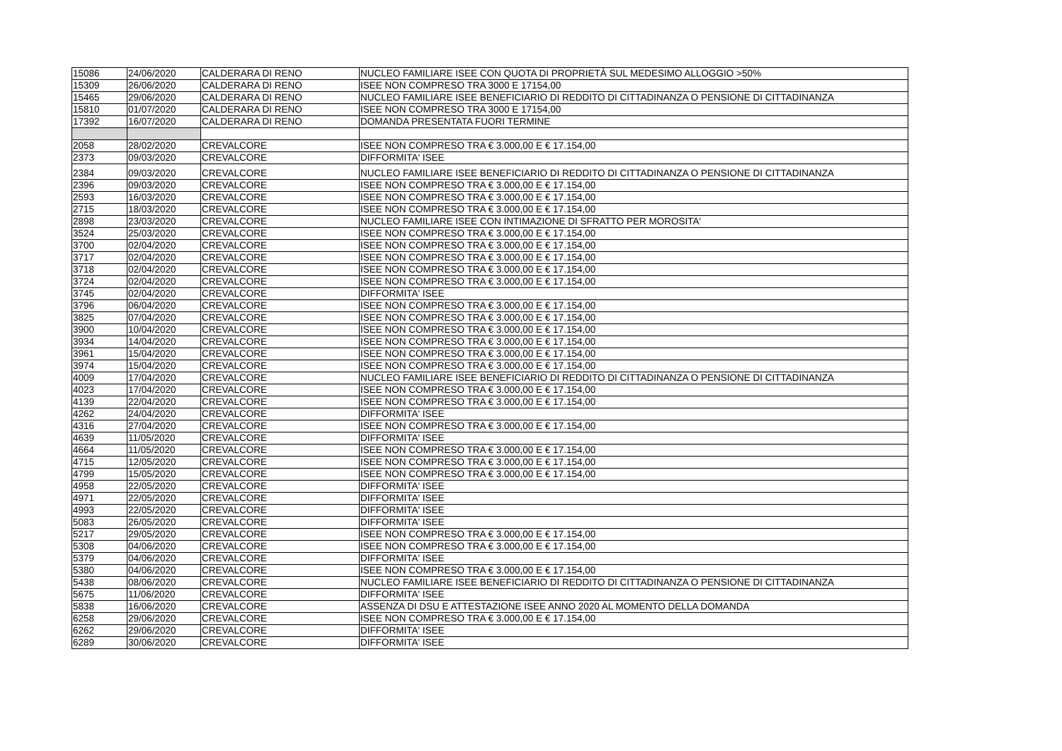| 15086 | 24/06/2020 | CALDERARA DI RENO | NUCLEO FAMILIARE ISEE CON QUOTA DI PROPRIETÀ SUL MEDESIMO ALLOGGIO >50% |
| 15309 | 26/06/2020 | CALDERARA DI RENO | ISEE NON COMPRESO TRA 3000 E 17154,00 |
| 15465 | 29/06/2020 | CALDERARA DI RENO | NUCLEO FAMILIARE ISEE BENEFICIARIO DI REDDITO DI CITTADINANZA O PENSIONE DI CITTADINANZA |
| 15810 | 01/07/2020 | CALDERARA DI RENO | ISEE NON COMPRESO TRA 3000 E 17154,00 |
| 17392 | 16/07/2020 | CALDERARA DI RENO | DOMANDA PRESENTATA FUORI TERMINE |
| 2058 | 28/02/2020 | CREVALCORE | ISEE NON COMPRESO TRA € 3.000,00 E € 17.154,00 |
| 2373 | 09/03/2020 | CREVALCORE | DIFFORMITA' ISEE |
| 2384 | 09/03/2020 | CREVALCORE | NUCLEO FAMILIARE ISEE BENEFICIARIO DI REDDITO DI CITTADINANZA O PENSIONE DI CITTADINANZA |
| 2396 | 09/03/2020 | CREVALCORE | ISEE NON COMPRESO TRA € 3.000,00 E € 17.154,00 |
| 2593 | 16/03/2020 | CREVALCORE | ISEE NON COMPRESO TRA € 3.000,00 E € 17.154,00 |
| 2715 | 18/03/2020 | CREVALCORE | ISEE NON COMPRESO TRA € 3.000,00 E € 17.154,00 |
| 2898 | 23/03/2020 | CREVALCORE | NUCLEO FAMILIARE ISEE CON INTIMAZIONE DI SFRATTO PER MOROSITA' |
| 3524 | 25/03/2020 | CREVALCORE | ISEE NON COMPRESO TRA € 3.000,00 E € 17.154,00 |
| 3700 | 02/04/2020 | CREVALCORE | ISEE NON COMPRESO TRA € 3.000,00 E € 17.154,00 |
| 3717 | 02/04/2020 | CREVALCORE | ISEE NON COMPRESO TRA € 3.000,00 E € 17.154,00 |
| 3718 | 02/04/2020 | CREVALCORE | ISEE NON COMPRESO TRA € 3.000,00 E € 17.154,00 |
| 3724 | 02/04/2020 | CREVALCORE | ISEE NON COMPRESO TRA € 3.000,00 E € 17.154,00 |
| 3745 | 02/04/2020 | CREVALCORE | DIFFORMITA' ISEE |
| 3796 | 06/04/2020 | CREVALCORE | ISEE NON COMPRESO TRA € 3.000,00 E € 17.154,00 |
| 3825 | 07/04/2020 | CREVALCORE | ISEE NON COMPRESO TRA € 3.000,00 E € 17.154,00 |
| 3900 | 10/04/2020 | CREVALCORE | ISEE NON COMPRESO TRA € 3.000,00 E € 17.154,00 |
| 3934 | 14/04/2020 | CREVALCORE | ISEE NON COMPRESO TRA € 3.000,00 E € 17.154,00 |
| 3961 | 15/04/2020 | CREVALCORE | ISEE NON COMPRESO TRA € 3.000,00 E € 17.154,00 |
| 3974 | 15/04/2020 | CREVALCORE | ISEE NON COMPRESO TRA € 3.000,00 E € 17.154,00 |
| 4009 | 17/04/2020 | CREVALCORE | NUCLEO FAMILIARE ISEE BENEFICIARIO DI REDDITO DI CITTADINANZA O PENSIONE DI CITTADINANZA |
| 4023 | 17/04/2020 | CREVALCORE | ISEE NON COMPRESO TRA € 3.000,00 E € 17.154,00 |
| 4139 | 22/04/2020 | CREVALCORE | ISEE NON COMPRESO TRA € 3.000,00 E € 17.154,00 |
| 4262 | 24/04/2020 | CREVALCORE | DIFFORMITA' ISEE |
| 4316 | 27/04/2020 | CREVALCORE | ISEE NON COMPRESO TRA € 3.000,00 E € 17.154,00 |
| 4639 | 11/05/2020 | CREVALCORE | DIFFORMITA' ISEE |
| 4664 | 11/05/2020 | CREVALCORE | ISEE NON COMPRESO TRA € 3.000,00 E € 17.154,00 |
| 4715 | 12/05/2020 | CREVALCORE | ISEE NON COMPRESO TRA € 3.000,00 E € 17.154,00 |
| 4799 | 15/05/2020 | CREVALCORE | ISEE NON COMPRESO TRA € 3.000,00 E € 17.154,00 |
| 4958 | 22/05/2020 | CREVALCORE | DIFFORMITA' ISEE |
| 4971 | 22/05/2020 | CREVALCORE | DIFFORMITA' ISEE |
| 4993 | 22/05/2020 | CREVALCORE | DIFFORMITA' ISEE |
| 5083 | 26/05/2020 | CREVALCORE | DIFFORMITA' ISEE |
| 5217 | 29/05/2020 | CREVALCORE | ISEE NON COMPRESO TRA € 3.000,00 E € 17.154,00 |
| 5308 | 04/06/2020 | CREVALCORE | ISEE NON COMPRESO TRA € 3.000,00 E € 17.154,00 |
| 5379 | 04/06/2020 | CREVALCORE | DIFFORMITA' ISEE |
| 5380 | 04/06/2020 | CREVALCORE | ISEE NON COMPRESO TRA € 3.000,00 E € 17.154,00 |
| 5438 | 08/06/2020 | CREVALCORE | NUCLEO FAMILIARE ISEE BENEFICIARIO DI REDDITO DI CITTADINANZA O PENSIONE DI CITTADINANZA |
| 5675 | 11/06/2020 | CREVALCORE | DIFFORMITA' ISEE |
| 5838 | 16/06/2020 | CREVALCORE | ASSENZA DI DSU E ATTESTAZIONE ISEE ANNO 2020 AL MOMENTO DELLA DOMANDA |
| 6258 | 29/06/2020 | CREVALCORE | ISEE NON COMPRESO TRA € 3.000,00 E € 17.154,00 |
| 6262 | 29/06/2020 | CREVALCORE | DIFFORMITA' ISEE |
| 6289 | 30/06/2020 | CREVALCORE | DIFFORMITA' ISEE |